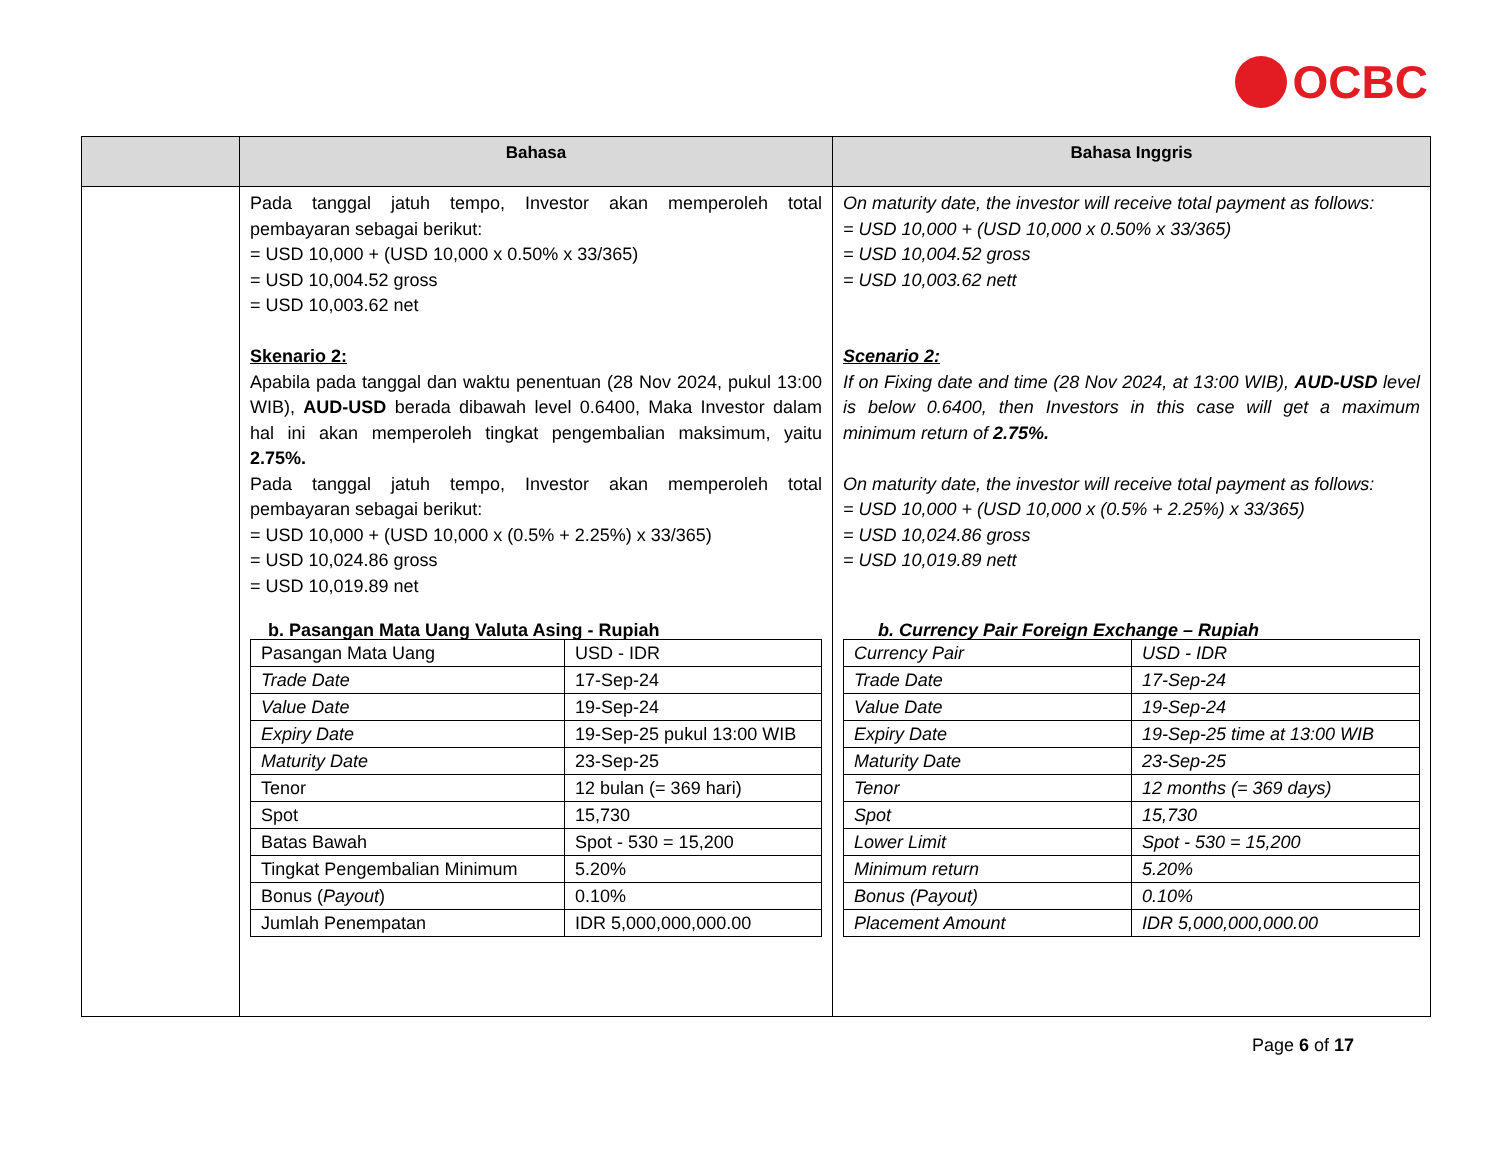OCBC
| | Bahasa | Bahasa Inggris |
| --- | --- | --- |
| | Pada tanggal jatuh tempo, Investor akan memperoleh total pembayaran sebagai berikut: = USD 10,000 + (USD 10,000 x 0.50% x 33/365) = USD 10,004.52 gross = USD 10,003.62 net Skenario 2: Apabila pada tanggal dan waktu penentuan (28 Nov 2024, pukul 13:00 WIB), AUD-USD berada dibawah level 0.6400, Maka Investor dalam hal ini akan memperoleh tingkat pengembalian maksimum, yaitu 2.75%. Pada tanggal jatuh tempo, Investor akan memperoleh total pembayaran sebagai berikut: = USD 10,000 + (USD 10,000 x (0.5% + 2.25%) x 33/365) = USD 10,024.86 gross = USD 10,019.89 net b. Pasangan Mata Uang Valuta Asing - Rupiah / Pasangan Mata Uang / USD - IDR / / Trade Date / 17-Sep-24 / / Value Date / 19-Sep-24 / / Expiry Date / 19-Sep-25 pukul 13:00 WIB / / Maturity Date / 23-Sep-25 / / Tenor / 12 bulan (= 369 hari) / / Spot / 15,730 / / Batas Bawah / Spot - 530 = 15,200 / / Tingkat Pengembalian Minimum / 5.20% / / Bonus ( Payout ) / 0.10% / / Jumlah Penempatan / IDR 5,000,000,000.00 / | On maturity date, the investor will receive total payment as follows: = USD 10,000 + (USD 10,000 x 0.50% x 33/365) = USD 10,004.52 gross = USD 10,003.62 nett Scenario 2: If on Fixing date and time (28 Nov 2024, at 13:00 WIB), AUD-USD level is below 0.6400, then Investors in this case will get a maximum minimum return of 2.75%. On maturity date, the investor will receive total payment as follows: = USD 10,000 + (USD 10,000 x (0.5% + 2.25%) x 33/365) = USD 10,024.86 gross = USD 10,019.89 nett b. Currency Pair Foreign Exchange – Rupiah / Currency Pair / USD - IDR / / Trade Date / 17-Sep-24 / / Value Date / 19-Sep-24 / / Expiry Date / 19-Sep-25 time at 13:00 WIB / / Maturity Date / 23-Sep-25 / / Tenor / 12 months (= 369 days) / / Spot / 15,730 / / Lower Limit / Spot - 530 = 15,200 / / Minimum return / 5.20% / / Bonus (Payout) / 0.10% / / Placement Amount / IDR 5,000,000,000.00 / |
Page 6 of 17